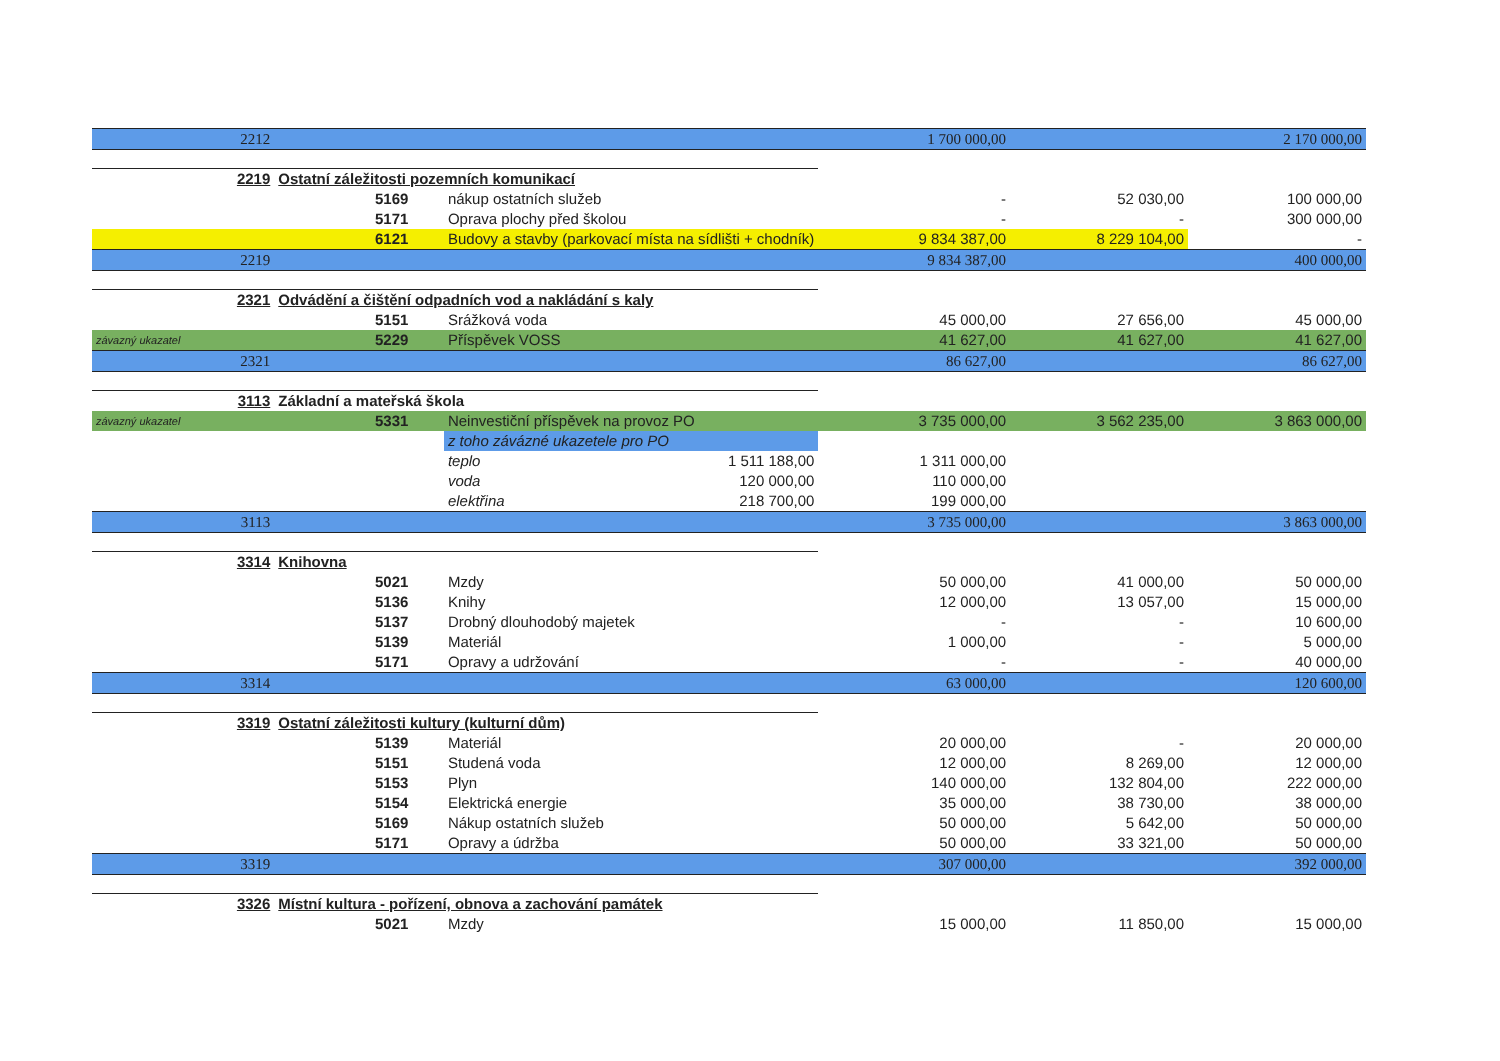| 2212 | | | | | 1 700 000,00 | | 2 170 000,00 |
| 2219 | Ostatní záležitosti pozemních komunikací | | | | | | |
| | | 5169 | nákup ostatních služeb | | - | 52 030,00 | 100 000,00 |
| | | 5171 | Oprava plochy před školou | | - | - | 300 000,00 |
| | | 6121 | Budovy a stavby (parkovací místa na sídlišti + chodník) | | 9 834 387,00 | 8 229 104,00 | - |
| 2219 | | | | | 9 834 387,00 | | 400 000,00 |
| 2321 | Odvádění a čištění odpadních vod a nakládání s kaly | | | | | | |
| | | 5151 | Srážková voda | | 45 000,00 | 27 656,00 | 45 000,00 |
| závazný ukazatel | | 5229 | Příspěvek VOSS | | 41 627,00 | 41 627,00 | 41 627,00 |
| 2321 | | | | | 86 627,00 | | 86 627,00 |
| 3113 | Základní a mateřská škola | | | | | | |
| závazný ukazatel | | 5331 | Neinvestiční příspěvek na provoz PO | | 3 735 000,00 | 3 562 235,00 | 3 863 000,00 |
| | | | z toho závázné ukazetele pro PO | | | | |
| | | | teplo | 1 511 188,00 | 1 311 000,00 | | |
| | | | voda | 120 000,00 | 110 000,00 | | |
| | | | elektřina | 218 700,00 | 199 000,00 | | |
| 3113 | | | | | 3 735 000,00 | | 3 863 000,00 |
| 3314 | Knihovna | | | | | | |
| | | 5021 | Mzdy | | 50 000,00 | 41 000,00 | 50 000,00 |
| | | 5136 | Knihy | | 12 000,00 | 13 057,00 | 15 000,00 |
| | | 5137 | Drobný dlouhodobý majetek | | - | - | 10 600,00 |
| | | 5139 | Materiál | | 1 000,00 | - | 5 000,00 |
| | | 5171 | Opravy a udržování | | - | - | 40 000,00 |
| 3314 | | | | | 63 000,00 | | 120 600,00 |
| 3319 | Ostatní záležitosti kultury (kulturní dům) | | | | | | |
| | | 5139 | Materiál | | 20 000,00 | - | 20 000,00 |
| | | 5151 | Studená voda | | 12 000,00 | 8 269,00 | 12 000,00 |
| | | 5153 | Plyn | | 140 000,00 | 132 804,00 | 222 000,00 |
| | | 5154 | Elektrická energie | | 35 000,00 | 38 730,00 | 38 000,00 |
| | | 5169 | Nákup ostatních služeb | | 50 000,00 | 5 642,00 | 50 000,00 |
| | | 5171 | Opravy a údržba | | 50 000,00 | 33 321,00 | 50 000,00 |
| 3319 | | | | | 307 000,00 | | 392 000,00 |
| 3326 | Místní kultura - pořízení, obnova a zachování památek | | | | | | |
| | | 5021 | Mzdy | | 15 000,00 | 11 850,00 | 15 000,00 |